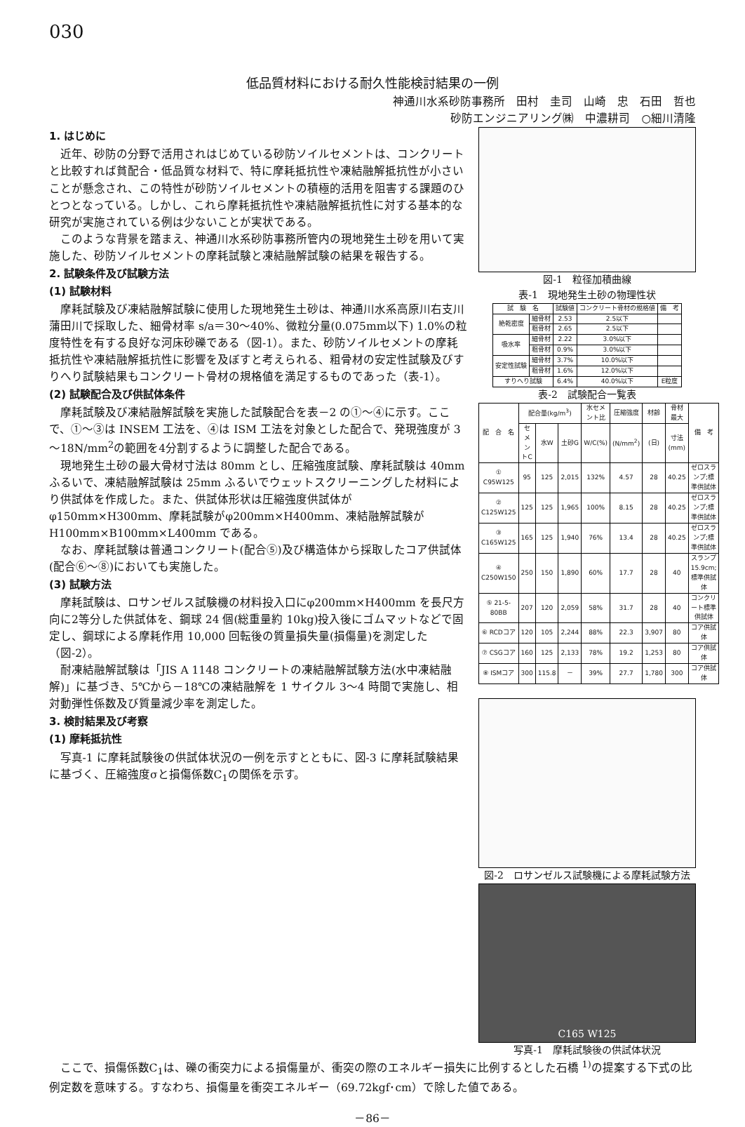030
低品質材料における耐久性能検討結果の一例
神通川水系砂防事務所　田村　圭司　山崎　忠　石田　哲也
砂防エンジニアリング㈱　中濃耕司　○細川清隆
図-1　粒径加積曲線
表-1　現地発生土砂の物理性状
| 試 験 名 | | 試験値 | コンクリート骨材の規格値 | 備 考 |
| --- | --- | --- | --- | --- |
| 絶乾密度 | 細骨材 | 2.53 | 2.5以下 | |
| | 粗骨材 | 2.65 | 2.5以下 | |
| 吸水率 | 細骨材 | 2.22 | 3.0%以下 | |
| | 粗骨材 | 0.9% | 3.0%以下 | |
| 安定性試験 | 細骨材 | 3.7% | 10.0%以下 | |
| | 粗骨材 | 1.6% | 12.0%以下 | |
| すりへり試験 | | 6.4% | 40.0%以下 | E粒度 |
表-2　試験配合一覧表
| 配 合 名 | 配合量(kg/m<sup>3</sup>) | | | 水セメント比 | 圧縮強度 | 材齢 | 骨材最大 | 備 考 |
| --- | --- | --- | --- | --- | --- | --- | --- | --- |
| | セメントC | 水W | 土砂G | W/C(%) | (N/mm<sup>2</sup>) | (日) | 寸法(mm) | |
| ① C95W125 | 95 | 125 | 2,015 | 132% | 4.57 | 28 | 40.25 | ゼロスランプ;標準供試体 |
| ② C125W125 | 125 | 125 | 1,965 | 100% | 8.15 | 28 | 40.25 | ゼロスランプ;標準供試体 |
| ③ C165W125 | 165 | 125 | 1,940 | 76% | 13.4 | 28 | 40.25 | ゼロスランプ;標準供試体 |
| ④ C250W150 | 250 | 150 | 1,890 | 60% | 17.7 | 28 | 40 | スランプ15.9cm;標準供試体 |
| ⑤ 21-5-80BB | 207 | 120 | 2,059 | 58% | 31.7 | 28 | 40 | コンクリート標準供試体 |
| ⑥ RCDコア | 120 | 105 | 2,244 | 88% | 22.3 | 3,907 | 80 | コア供試体 |
| ⑦ CSGコア | 160 | 125 | 2,133 | 78% | 19.2 | 1,253 | 80 | コア供試体 |
| ⑧ ISMコア | 300 | 115.8 | － | 39% | 27.7 | 1,780 | 300 | コア供試体 |
図-2　ロサンゼルス試験機による摩耗試験方法
C165 W125
写真-1　摩耗試験後の供試体状況
1. はじめに
近年、砂防の分野で活用されはじめている砂防ソイルセメントは、コンクリートと比較すれば貧配合・低品質な材料で、特に摩耗抵抗性や凍結融解抵抗性が小さいことが懸念され、この特性が砂防ソイルセメントの積極的活用を阻害する課題のひとつとなっている。しかし、これら摩耗抵抗性や凍結融解抵抗性に対する基本的な研究が実施されている例は少ないことが実状である。
このような背景を踏まえ、神通川水系砂防事務所管内の現地発生土砂を用いて実施した、砂防ソイルセメントの摩耗試験と凍結融解試験の結果を報告する。
2. 試験条件及び試験方法
(1) 試験材料
摩耗試験及び凍結融解試験に使用した現地発生土砂は、神通川水系高原川右支川蒲田川で採取した、細骨材率 s/a＝30～40%、微粒分量(0.075mm以下) 1.0%の粒度特性を有する良好な河床砂礫である（図-1）。また、砂防ソイルセメントの摩耗抵抗性や凍結融解抵抗性に影響を及ぼすと考えられる、粗骨材の安定性試験及びすりへり試験結果もコンクリート骨材の規格値を満足するものであった（表-1）。
(2) 試験配合及び供試体条件
摩耗試験及び凍結融解試験を実施した試験配合を表－2 の①～④に示す。ここで、①～③は INSEM 工法を、④は ISM 工法を対象とした配合で、発現強度が 3～18N/mm<sup>2</sup>の範囲を4分割するように調整した配合である。
現地発生土砂の最大骨材寸法は 80mm とし、圧縮強度試験、摩耗試験は 40mm ふるいで、凍結融解試験は 25mm ふるいでウェットスクリーニングした材料により供試体を作成した。また、供試体形状は圧縮強度供試体がφ150mm×H300mm、摩耗試験がφ200mm×H400mm、凍結融解試験が H100mm×B100mm×L400mm である。
なお、摩耗試験は普通コンクリート(配合⑤)及び構造体から採取したコア供試体(配合⑥～⑧)においても実施した。
(3) 試験方法
摩耗試験は、ロサンゼルス試験機の材料投入口にφ200mm×H400mm を長尺方向に2等分した供試体を、鋼球 24 個(総重量約 10kg)投入後にゴムマットなどで固定し、鋼球による摩耗作用 10,000 回転後の質量損失量(損傷量)を測定した（図-2）。
耐凍結融解試験は「JIS A 1148 コンクリートの凍結融解試験方法(水中凍結融解)」に基づき、5℃から－18℃の凍結融解を 1 サイクル 3～4 時間で実施し、相対動弾性係数及び質量減少率を測定した。
3. 検討結果及び考察
(1) 摩耗抵抗性
写真-1 に摩耗試験後の供試体状況の一例を示すとともに、図-3 に摩耗試験結果に基づく、圧縮強度σと損傷係数C<sub>1</sub>の関係を示す。
ここで、損傷係数C<sub>1</sub>は、礫の衝突力による損傷量が、衝突の際のエネルギー損失に比例するとした石橋 <sup>1)</sup>の提案する下式の比例定数を意味する。すなわち、損傷量を衝突エネルギー（69.72kgf･cm）で除した値である。
－86－